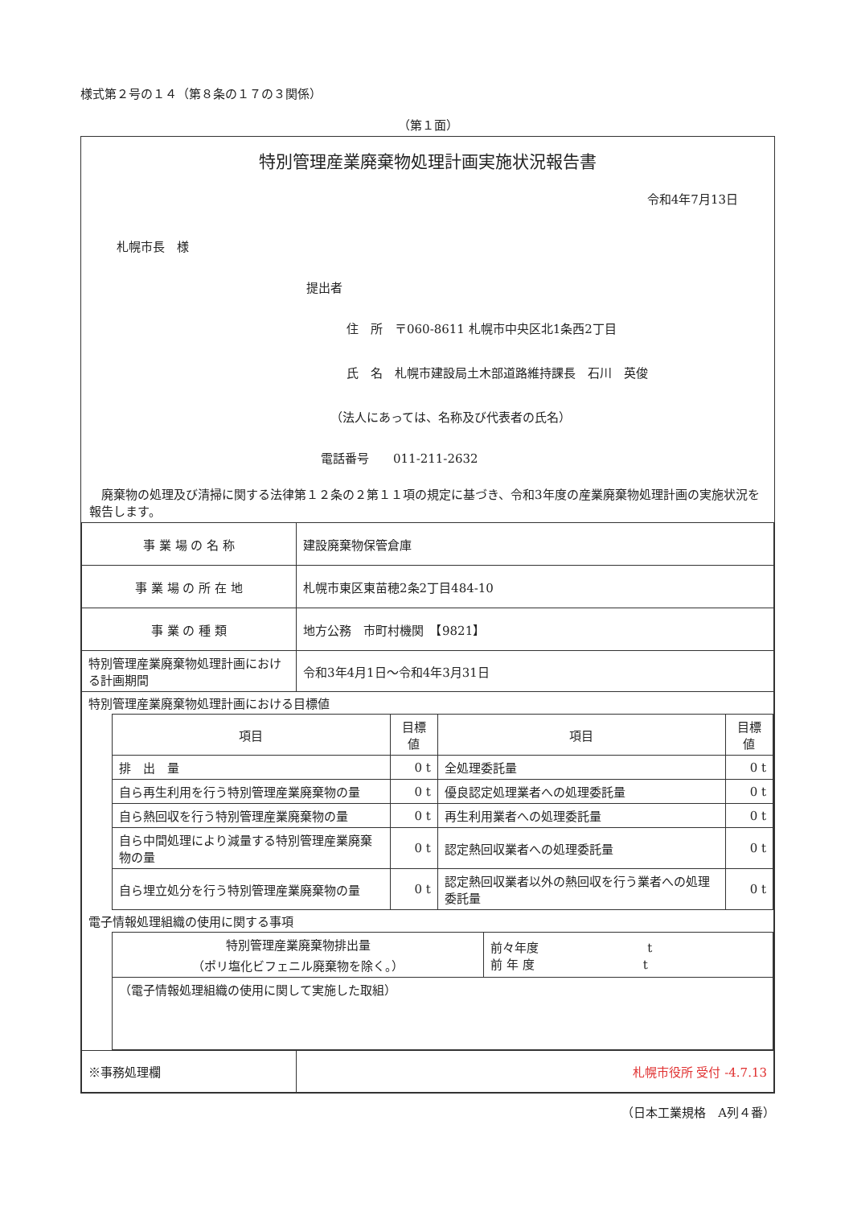様式第２号の１４（第８条の１７の３関係）
（第１面）
特別管理産業廃棄物処理計画実施状況報告書
令和4年7月13日
札幌市長　様
提出者
住　所　〒060-8611 札幌市中央区北1条西2丁目
氏　名　札幌市建設局土木部道路維持課長　石川　英俊
（法人にあっては、名称及び代表者の氏名）
電話番号　　011-211-2632
　廃棄物の処理及び清掃に関する法律第１２条の２第１１項の規定に基づき、令和3年度の産業廃棄物処理計画の実施状況を報告します。
| 事 業 場 の 名 称 | 建設廃棄物保管倉庫 |
| 事 業 場 の 所 在 地 | 札幌市東区東苗穂2条2丁目484-10 |
| 事 業 の 種 類 | 地方公務 市町村機関 【9821】 |
| 特別管理産業廃棄物処理計画における計画期間 | 令和3年4月1日～令和4年3月31日 |
| 特別管理産業廃棄物処理計画における目標値 / 項目 / 目標値 / 項目 / 目標値 / / --- / --- / --- / --- / / 排 出 量 / 0 t / 全処理委託量 / 0 t / / 自ら再生利用を行う特別管理産業廃棄物の量 / 0 t / 優良認定処理業者への処理委託量 / 0 t / / 自ら熱回収を行う特別管理産業廃棄物の量 / 0 t / 再生利用業者への処理委託量 / 0 t / / 自ら中間処理により減量する特別管理産業廃棄物の量 / 0 t / 認定熱回収業者への処理委託量 / 0 t / / 自ら埋立処分を行う特別管理産業廃棄物の量 / 0 t / 認定熱回収業者以外の熱回収を行う業者への処理委託量 / 0 t / 電子情報処理組織の使用に関する事項 / 特別管理産業廃棄物排出量 （ポリ塩化ビフェニル廃棄物を除く。） / 前々年度 t 前 年 度 t / / （電子情報処理組織の使用に関して実施した取組） / / | |
| ※事務処理欄 | 札幌市役所 受付 -4.7.13 |
（日本工業規格　A列４番）